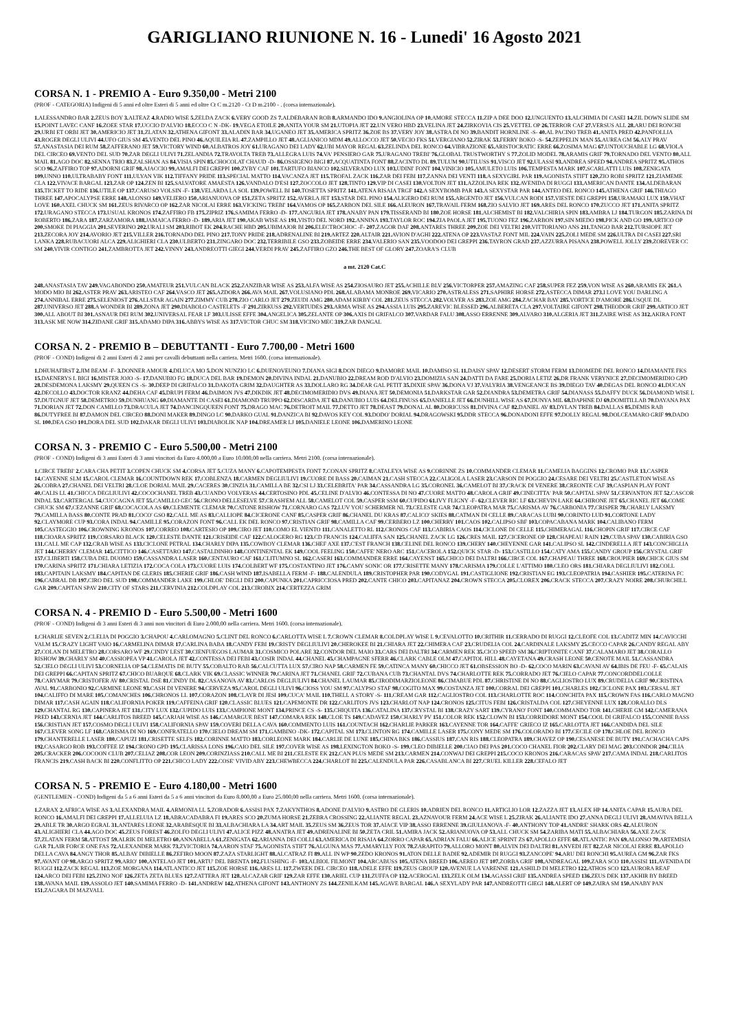GARIGLIANO RIUNIONE N. 16 - Lunedi' 16 Agosto 2021
CORSA N. 1 - PREMIO A - Euro 9.350,00 - Metri 2100
(PROF - CATEGORIA) Indigeni di 5 anni ed oltre Esteri di 5 anni ed oltre Ct C m.2120 - Ct D m.2100 - . (corsa internazionale).
1. ALESSANDRO BAR 2. ZEUS BOY 3. ALTEAZ 4. RADIO WISE 5. ZELDA ZACK 6. VERY GOOD ZS 7. ALDEBARAN ROB 8. ARMANDO IDO 9. ANGIOLINA OP 10. AMORE STECCA 11. ZIP A DEE DOO 12. UNGUENTO 13. ALCHIMIA DI CASEI 14. ZIL DOWN SLIDE SM 15. POINT LAVEC CANF 16. ZOEE STAR 17. UCCIO D'ALVIO 18. ECCO C N -DK- 19. VEGA ETOILE 20. ANITA YOUR SM 21. UTOPIA JET 22. UN VERO HBD 23. VELINA JET 24. ZIRKOVIA CIS 25. VETTEL OP 26. TERROR CAF 27. VERSUS ALL 28. ARU DEI RONCHI 29. URBI ET ORBI JET 30. AMERICIO JET 31. ZLATAN 32. ATHENA GIFONT 33. ALADIN BAR 34. UGANEO JET 35. AMERICA SPRITZ 36. ZOE BS 37. VERY JOY 38. ASTRA DI NO 39. BANDIT HORNLINE -S- 40. AL PACINO TREB 41. ANITA PRED 42. PANFOLLIA 43. ROGER DEGLI ULIVI 44. UFO GIUS SM 45. VENTO DEL PINO 46. AQUILEIA RL 47. ZAMPILLO JET 48. AGLIANICO MDM 49. ALLOCCO JET 50. VECIO FKS 51. VERGIANO 52. ZIRAK 53. FERRY BOKO -S- 54. ZEPPELIN MAN 55. AUREA GM 56. ALY PRAV 57. ANASTASIA DEI RUM 58. ZAFFERANO JET 59. VICTORY WIND 60. ALBATROS JOY 61. URAGANO DEI LADY 62. UBI MAYOR REGAL 63. ZELINDA DEL RONCO 64. VIBRAZIONE 65. ARISTOCRATIC ERRE 66. ZOSIMA MAG 67. UNTOUCHABLE LG 68. VIOLA DEL CIRCEO 69. VENTO DEL SUD 70. ZAR DEGLI ULIVI 71. ZELANDIA 72. TRAVOLTA TREB 73. ALLEGRA LUIS 74. VA' PENSIERO GAR 75. URAGANO TREBI' 76. GLOBAL TRUSTWORTHY S 77. ZOLID MODEL 78. ARAMIS GRIF 79. TORNADO DEL VENTO 80. ALL MAIL 81. AGO DOC 82. SENNA TRIO 83. ZALSHAN AS 84. VISIA SPIN 85. CHOCOLAT CHAUD -D- 86. OSSIGENO BIGI 87. ACQUATINTA FONT 88. ZACINTO DL 89. TULUM 90. UTILUSS 91. VISCO JET 92. ULASSI 93. ANDREA SPEED 94. ANDREA SPRITZ 95. ATHOS SCO 96. ZAFFIRO TOP 97. ADORNI GRIF 98. AJACCIO 99. AMALFI DEI GREPPI 100. ZYBY CAF 101. TARTUFO BIANCO 102. SILVERADO LUX 103. UDINI' FONT 104. VINICIO 105. AMULETO LUIS 106. TEMPESTA MARK 107. SCARLATTI LUIS 108. ZENIGATA 109. UNNO 110. ULTRABABY FONT 111. ULYAN VIK 112. TIFFANY PRIDE 113. SPECIAL MATTO 114. VACANZA JET 115. TROFAL ZACK 116. ZAR DEI FEBI 117. ZANNA DEI VENTI 118. A SEXYGIRL PAR 119. AGONISTA STIFT 120. ZIO ROBI SPRITZ 121. ZIAMEME CLA 122. VIVACE BARGAL 123. ZAR OP 124. ZEN BI 125. SALVATORE AMAESTA 126. VANDALO D'ESI 127. ZOCCOLO JET 128. TINTO 129. VIP DI CASEI 130. VOLTON JET 131. AZZOLINA REK 132. AVENIDA DI RUGGI 133. AMERICAN DANTE 134. ALDEBARAN 135. TICKET TO RIDE 136. UTILE OP 137. CARUSO VOLSIN -F- 138. VELARDA LA SOL 139. POWELL BI 140. TOSETTA SPRITZ 141. ATENA RISAIA TRGF 142. A SEXYBOMB PAR 143. A SEXYSTAR PAR 144. ANTEO DEL RONCO 145. ATHENA GRIF 146. THIAGO THREE 147. APOCALYPSE ERRE 148. ALONSO 149. VELIERO 150. ARIANUOVA OP 151. ZETA SPRITZ 152. AVERLA JET 153. STAR DEL PINO 154. ALIGERO DEI RUM 155. ARGENTO JET 156. VULCAN RODI 157. VIESTE DEI GREPPI 158. URAMAKI LUX 159. VHAT LOVE 160. AXEL CHUCK SM 161. ZEUS RIVARCO OP 162. ZAR NICOLAI ERRE 163. VICKING TREBI' 164. VAMOS OP 165. ZARBON DEL SILE 166. ALEURON 167. TRAVAIL FERM 168. ZIO SALVIO JET 169. ARES DEL RONCO 170. ZUCCO JET 171. ANITA SPRITZ 172. URAGANO STECCA 173. USUAL KRONOS 174. ZAFFIRO FB 175. ZIPRIZ 176. SAMIMA FERRO -D- 177. ANGURIA JET 178. ANABY PAN 179. TISSERAND BI 180. ZOE HORSE 181. ALCHEMIST BI 182. VALCHIRIA SPIN 183. AMBRA LJ 184. TURGON 185. ZARINA DI ROBERTO 186. ZARA 187. ZARZAMORA 188. JAMAICA FERRO -D- 189. ARIA JET 190. AKAB WISE AS 191. VISTO DEL NORD 192. ANNINA 193. TAYLOR ROC 194. ZIA PAOLA JET 195. TUONO FEZ 196. ZARBON 197. SIN MIEDO 198. PICK AND GO 199. ARTICO OP 200. SMOKE DI PIAGGIA 201. SEVERINO 202. URALI SM 203. RIBOT EK 204. RACHE HBD 205. UBIMAJOR BI 206. ELECTROCHOC -F- 207. ZAGOR DAF 208. ANTARES THREE 209. ZOE DEI VELTRI 210. VITTORIANO ANS 211. TANGO BAR 212. TURSIOPE JET 213. ZECORA JOY 214. AVORIO JET 215. VILLER 216. TORNADO DEL PINO 217. TONY PRIDE 218. ADRENALINE BI 219. ARTEZ 220. ALTAIR 221. AVION D'AGHI 222. ATENA OP 223. VASTAZ FONT MIL 224. VAIN 225. ZOLI MEDE SM 226. ULTRA DI CASEI 227. SRI LANKA 228. RUBACUORI ALCA 229. ALIGHIERI CLA 230. ULBERTO 231. ZINGARO DOC 232. TERRIBILE GSO 233. ZOBEIDE ERRE 234. VALERIO SAN 235. VOODOO DEI GREPPI 236. TAYRON GRAD 237. AZZURRA PISANA 238. POWELL JOLLY 239. ZOREVER CC SM 240. VIVIR CONTIGO 241. ZAMBROTTA JET 242. VINNY 243. ANDREOTTI GIEGI 244. VERDI PRAV 245. ZAFFIRO GZO 246. THE BEST OF GLORY 247. ZOARA'S CLUB
a mt. 2120 Cat.C
248. ANASTASIA TAV 249. VAGABONDO 250. AMATEUR 251. VULCAN BLACK 252. ZANZIBAR WISE AS 253. ALFA WISE AS 254. ZIOSAURO JET 255. ACHILLE BLV 256. VICTORPER 257. AMAZING CAF 258. SUPER FEZ 259. VON WISE AS 260. ARAMIS EK 261. A MODO MIO BI 262. ASTER PRAV 263. ARISTEO CAF 264. VASCO JET 265. AZDORA 266. AVA MAIL 267. VOLUSIANO PDL 268. ALABAMA MONROE 269. VICARIO 270. ASTRALESS 271. SAPHIRE HORSE 272. ASTECCA DIMAR 273. I LOVE YOU DARLING A 274. ANNIBAL ERRE 275. SELENIOST 276. ALLSTAR AGAIN 277. ZIMMY CUB 278. ZIO CARLO JET 279. ZEUDI AMG 280. ADAM KIRBY COL 281. ZEUS STECCA 282. VOLVER AS 283. ZOE AMG 284. ZACHAR BAY 285. VORTICE D'AMORE 286. USQUE DL 287. UNIVERSO JET 288. A WONDER BI 289. ZONA JET 290. DIABOLO CASTELETS -F 291. ZIRKUSS 292. VERTUDES 293. ARMA WISE AS 294. ASSIA LUIS 295. ZAREVIC BLESSED 296. ALBERETA CLA 297. VOLTAIRE GIFONT 298. THEODOR GRIF 299. ARTICO JET 300. ALL ABOUT BI 301. ASNAUR DEI RUM 302. UNIVERSAL FEAR LF 303. ULISSE EFFE 304. ANGELICA 305. ZELANTE OP 306. AXIS DI GRIFALCO 307. VARDAR FALU 308. ASSO ERRENNE 309. ALVARO 310. ALGERIA JET 311. ZAIRE WISE AS 312. AKIRA FONT 313. ASK ME NOW 314. ZIDANE GRIF 315. ADAMO DIPA 316. ABBYS WISE AS 317. VICTOR CHUC SM 318. VICINO MEC 319. ZAR DANGAL
CORSA N. 2 - PREMIO B – DEBUTTANTI - Euro 7.700,00 - Metri 1600
(PROF - COND) Indigeni di 2 anni Esteri di 2 anni per cavalli debuttanti nella carriera. Metri 1600. (corsa internazionale).
1. DHUHAFIRST 2. JIM BEAM -F- 3. DONNER AMOUR 4. DILUCA MO 5. DON NUNZIO LC 6. DUENOVEUNO 7. DIANA SIGI 8. DON DIEGO 9. DAMORE MAIL 10. DAMISO SL 11. DAISY SPAV 12. DESERT STORM FERM 13. DIOMEDE DEL RONCO 14. DIAMANTE FKS 15. DAENERYS L BIGI 16. MISTER JOJO -S- 17. DANUBIO FG 18. DUCA DEL BAR 19. DEMON 20. DIVINA INDAL 21. DANUBIO 22. DREAM ROD D'ALVIO 23. DOMIZIA SAN 24. DATTI DA FARE 25. DORIA LETIZ 26. DR FRANK VERYNICE 27. DECIMOMERIDIO GPD 28. DESDEMONA LAKSMY 29. QUEEN CS -S- 30. DEEP DI GRIFALCO 31. DAKOTA GRIM 32. DAUGHTER AS 33. DOLLARO RG 34. DEAR GAL PETIT 35. DIXIE SPAV 36. DONA VJ 37. VALYRIA 38. VENGEANCE BS 39. DIEGO TAV 40. DEGAS DEL RONCO 41. DUCAN 42. DECOLLO 43. DOCTOR KRANZ 44. DEHA CAF 45. DRUPI FERM 46. DAIMON JVS 47. DIKDIK JET 48. DECIMOMERIDIO DVS 49. DIANA JET 50. DEMONIA 51. DARKSTAR GAR 52. DIANDRA 53. DEMETRA GRIF 54. DIANASS 55. DAFFY DUCK 56. DIAMOND WISE L 57. DUTGNUF JET 58. DEMETRIO 59. DUNHUANG 60. DIAMANTE DI CASEI 61. DIAMOND TRUPPO 62. DISCARDA JET 63. DANUBIO LUIS 64. DELFINUSS 65. DANIELLE JET 66. DUNHILL WISE AS 67. DUNYA MIL 68. DAPHNE DJ 69. DOMITILLAB 70. DAYANA PAX 71. DORIAN JET 72. DON CAMILLO 73. DRACULA JET 74. DANCINGQUEEN FONT 75. DRAGO MAC 76. DETROIT MAIL 77. DETTO JET 78. DEAST 79. DONAL AL 80. DORICUSS 81. DIVINA CAF 82. DANIEL AV 83. DYLAN TREB 84. DALLAS 85. DEMIS RAB 86. DUTYFREE BI 87. DAMON DEL CIRCEO 88. DONI MAKER 89. DINGO LC 90. DARKO GUAL 91. DANZICA BI 92. DAVOS KEY COL 93. DODO' DORIAL 94. DRAGOWSKI 95. DDR STECCA 96. DONADONI EFFE 97. DOLLY REGAL 98. DOLCEAMARO GRIF 99. DADO SL 100. DEA GSO 101. DORA DEL SUD 102. DAKAR DEGLI ULIVI 103. DIABOLIK NAP 104. DREAMER LJ 105. DANIELE LEONE 106. DAMERINO LEONE
CORSA N. 3 - PREMIO C - Euro 5.500,00 - Metri 2100
(PROF - COND) Indigeni di 3 anni Esteri di 3 anni vincitori da Euro 4.000,00 a Euro 10.000,00 nella carriera. Metri 2100. (corsa internazionale).
1. CIRCE TREBI' 2. CARA CHA PETIT 3. COPEN CHUCK SM 4. CORSA JET 5. CUZA MANY 6. CAPOTEMPESTA FONT 7. CONAN SPRITZ 8. CATALEYA WISE AS 9. CORINNE ZS 10. COMMANDER CLEMAR 11. CAMELIA BAGGINS 12. CROMO PAR 13. CASPER 14. CAYENNE SLM 15. CAROL CLEMAR 16. COUNTDOWN REK 17. COBLENZA 18. CARMEN DEGLIULIVI 19. CUORE DI BASS 20. CAIMAN 21. CASH STECCA 22. CALIGOLA LASER 23. CARSON DI POGGIO 24. CESARE DEI VELTRI 25. CASTLETON WISE AS 26. COBRA 27. CHANEL DEI VELTRI 28. CLOE DORIAL MAIL 29. CACERES 30. CINZIA 31. CAMILLA BE 32. CSI LJ 33. CELEBRITA' PAR 34. CASSANDRA LG 35. CORONEL 36. CAMELOT BI 37. CRACK DI VENERE 38. CREONTE CAF 39. CASPIAN PLAY FONT 40. CALIS LL 41. CHICCA DEGLIULIVI 42. COCOCHANEL TREB 43. CUANDO VOLVERAS 44. CERTOSINO PDL 45. CELINE D'ALVIO 46. CONTESSA DI NO 47. CUORE MATTO 48. CAROLA GRIF 49. CINECITTA' PAR 50. CAPITAL SPAV 51. CERVANTON JET 52. CASCOR INDAL 53. CARTERGAL 54. CUCCAGNA JET 55. CAMILLO GEC 56. CRONO DELLESELVE 57. CRASH'EM ALL 58. CAMELOT COL 59. CASPER SSM 60. CUPIDO 61. IVY FLIGNY -F- 62. CLEVER RIC LF 63. CHEVIN LAKE 64. CHIRONE JET 65. CHANEL JET 66. COME CHUCK SM 67. CEZANNE GRIF 68. COCACOLA AS 69. CLEMENTE CLEMAR 70. CATONE RISHOW 71. CORNARO GAS 72. LUV YOU SCHERMER NL 73. CELESTE GAR 74. CLEOPATRA MAR 75. CARISMA AV 76. CARBONIA 77. CRISPER 78. CHARLY LAKSMY 79. CAMILLA BASS 80. CONTE PRAD 81. COCO' GSO 82. CALL ME AS 83. CALLIOPE 84. CICERONE CANF 85. CASPER GRIF 86. CHANEL DU KRAS 87. CALICO' SKIES 88. CATMAN DI CELLE 89. CARACAS LUBI 90. CORINTO LUD 91. CORTONE LADY 92. CLAYMORE CUP 93. CORA INDAL 94. CAMILLE 95. CORAZON FONT 96. CALL EK DEL RONCO 97. CRISTIAN GRIF 98. CAMILLA CAF 99. CERBERO LZ 100. CHERRY 101. CAOS 102. CALIPSO SBF 103. COPACABANA MARK 104. CALIBANO FERM 105. CASTEGGIO 106. CROWNING KRONOS 107. CORREO 108. CARTESIO OP 109. CIRO JET 110. COMO EL VIENTO 111. CANALETTO RL 112. CRONOS CAF 113. CABIRIA CAOS 114. CICLONE DI CELLE 115. CHIMERAGAL 116. CHOPIN GRIF 117. CIRCE CAF 118. CIOARA SPRITZ 119. CORSARO BLACK 120. CELESTE DANTE 121. CRISEIDE CAF 122. CALOGERO RG 123. CD FRANCIS 124. CALIFFA SAN 125. CHANEL ZACK LG 126. CRES MAIL 127. CICERONE OP 128. CHAPEAU RAIN 129. CUBA SPAV 130. CABIRIA GSO 131. CALL ME CAP 132. CRAB WISE AS 133. CICLONE PETRAL 134. CHARLY DIPA 135. COWBOY CLEMAR 136. CHEF AXE 137. C'EST FRANCH 138. CELINE DEL RONCO 139. CHERY 140. CHEYENNE GAR 141. CALIPSO SL 142. CINDERELLA JET 143. CONCHIGLIA JET 144. CHERRY CLEMAR 145. CITTICO 146. CASETTARO 147. CASTALDINHO 148. CONTINENTAL EK 149. COOL FEELING 150. CAFFE' NERO ARC 151. CACEROLA 152. QUICK STAR -D- 153. CASTILLO 154. CATY AMA 155. CANDY GROUP 156. CRYSTAL GRIF 157. CLIBERTI 158. CUBA DEL DUOMO 159. CASSANDRA LASER 160. CENTAURO CAF 161. CLITUMNO SL 162. CASERI 163. COMMANDER ERRE 164. CAYENST 165. CHICO DEI DALTRI 166. CIRCE COL 167. CHAPEAU THREE 168. CROUPIER 169. CHICK GIUS SM 170. CARINA SPRITZ 171. CHIARA LETIZIA 172. COCA COLA 173. CUORE LUIS 174. COLBERT WF 175. COSTANTINO JET 176. CAMY SONIC OR 177. CRISETTE MANY 178. CARISMA 179. COLLE L'ATTIMO 180. CLEO ORS 181. CHIARA DEGLIULIVI 182. COLL 183. CAPITAIN LAKSMY 184. CAPITAN DE GLERIS 185. CHERIE GRIF 186. CASH WIND 187. ISABELLA FERM -F- 188. CALENDULA 189. CRISTOPHER PAR 190. CODYGAL 191. CASTIGLIONE 192. CRISTIAN EG 193. CLEOPATRIA 194. CASHIER 195. CATERINA FC 196. CABRAL DB 197. CIRO DEL SUD 198. COMMANDER LAKE 199. CHLOE' DEGLI DEI 200. CAPUNKA 201. CAPRICCIOSA PRED 202. CANTE CHICO 203. CAPITANAZ 204. CROWN STECCA 205. CLOREX 206. CRACK STECCA 207. CRAZY NOIRE 208. CHURCHILL GAR 209. CAPITAN SPAV 210. CITY OF STARS 211. CERVINIA 212. COLDPLAY COL 213. CIROBIX 214. CERTEZZA GRIM
CORSA N. 4 - PREMIO D - Euro 5.500,00 - Metri 1600
(PROF - COND) Indigeni di 3 anni Esteri di 3 anni non vincitori di Euro 2.000,00 nella carriera. Metri 1600. (corsa internazionale).
1. CHARLIE SEVEN 2. CLELIA DI POGGIO 3. CHAPOU 4. CARLOMAGNO 5. CLINT DEL RONCO 6. CARLOTTA WISE L 7. CROWN CLEMAR 8. COLDPLAY WISE L 9. CEVALOTTO 10. CRITHIR 11. CERRADO DI RUGGI 12. CLEOFE COL 13. CADITZ MIN 14. CAVICCHI VALM 15. CRAZY LIGHT VAIO 16. CARMELINA DIMAR 17. CARLINA BABA 18. CANDY FEBI 19. CRISTY DEGLIULIVI 20. CHEROKEE BI 21. CHIARA JET 22. CHIMERA CAF 23. CRUDELIA COL 24. CARDINALE LAKSMY 25. CECCO CAPAR 26. CANDY REGAL ABY 27. COLAN DI MELETRO 28. CORSARO WF 29. CINDY LEST 30. CIENFUEGOS LAUMAR 31. COSMICO POLARE 32. CONDOR DEL MAIO 33. CARS DEI DALTRI 34. CARMEN REK 35. CICO SPEED SM 36. CRIPTONITE CANF 37. CALAMARO JET 38. CORALLO RISHOW 39. CHARLY SM 40. CASSIOPEA VP 41. CAROLA JET 42. CONTESSA DEI FEBI 43. COSIR INDAL 44. CHANEL 45. CHAMPAGNE SFERR 46. CLARK CABLE OLM 47. CAPITOL HILL 48. CAYETANA 49. CRASH LEONE 50. CENOTE MAIL 51. CASSANDRA 52. CIELO DEGLI ULIVI 53. CORNELIA OP 54. CLEMATIS DE BUTY 55. COBALTO RAB 56. CALCUTTA LUX 57. CIRO NAP 58. CARMEN FE 59. CATINCA MANY 60. CHICCO JET 61. OBSESSION BO -D- 62. COCO MARIN 63. CAVANI AV 64. IBIS DE FEU -F- 65. CALAIS DEI GREPPI 66. CAPITAN SPRITZ 67. CHICO BUARQUE 68. CLARK VIK 69. CLASSIC WINNER 70. CARINA JET 71. CHANEL GRIF 72. CUBANA CUB 73. CHANTAL DVS 74. CHARLOTTE REK 75. CORRADO JET 76. CIELO CAPAR 77. CONCORDDELCOLLE 78. CARYMAR 79. CRISTOFER AV 80. CRISTAL DSE 81. CINDY DL 82. CASANOVA AV 83. CARLOS DEGLIULIVI 84. CHANEL LAUMAR 85. CIRODIMARZIOLEONE 86. CIMABUE PDL 87. CHRISTINE DI NO 88. CAGLIOSTRO LUX 89. CRUDELIA GRIF 90. CRISTINA AVAL 91. CARBONIO 92. CARMINE LEONE 93. CASH DI VENERE 94. CERVEZA 95. CAROL DEGLI ULIVI 96. CIOSS YOU SM 97. CALYPSO STAF 98. COGITO MAX 99. COSTANZA JET 100. CORRAL DEI GREPPI 101. CHARLES 102. CICLONE PAX 103. CERSAL JET 104. CALIFFO DI MARE 105. COMANCHES 106. CHRONOS LL 107. CORAZON 108. CLAYR DI JESI 109. CUCA' MAIL 110. THELL A STORY -S- 111. CREAM GAR 112. CAGLIOSTRO COL 113. CHARLOTTE ROC 114. CONCHITA PAX 115. CROWN FAS 116. CARLO MAGNO DIMAR 117. CASH AGAIN 118. CALIFORNIA POKER 119. CAFFEINA GRIF 120. CLASSIC BLUES 121. CAPEMONTE DR 122. CARLITO'S JVS 123. CHARLOT NAP 124. CRONOS 125. CITUS FEBI 126. CRISTALDA COL 127. CHEYENNE LUX 128. CORALLO DLS 129. CHANTAL RG 130. CAPINERA JET 131. CITY LUX 132. CUPIDO LUIS 133. CAMPIONE MONT 134. PRINCE CS -S- 135. CHIQUITA 136. CATALINA 137. CRYSTAL BI 138. CRAZY SART 139. CYRANO' FONT 140. COMMANDO TOR 141. CHERIE GM 142. CAMERANA PRED 143. CERNIA JET 144. CARLITOS BREED 145. CARJAH WISE AS 146. CAMARGUE BEST 147. COMARA REK 148. CLOE TS 149. CADAVEZ 150. CHARLY PV 151. COLOR REK 152. CLOWN BI 153. CORRIDORE MONT 154. COOL DI GRIFALCO 155. CONNIE BASS 156. CRISTIAN JET 157. COSMO DEGLI ULIVI 158. CALIFORNIA SPAV 159. COVERI DELLA CAVA 160. COMMENTO LUIS 161. COUNTACH 162. CHARLIE PARKER 163. CAYENNE TOR 164. CAFFE' GRIECO IZ 165. CARLOTTA JET 166. CANDIDA DEL SILE 167. CLEVER SONG LF 168. CARISMA DI NO 169. CONFRATELLO 170. CIELO DREAM SM 171. GAMBINO -DK- 172. CAPITAL SM 173. CLINTON RG 174. CAMILLE LASER 175. CONY MEDE SM 176. COLORADO BI 177. CECILE OP 178. CHLOE DEL RONCO 179. CHANTERELLE LASER 180. CAPUZI 181. CRISETTE SELFS 182. CORINNE MATTO 183. CORLEONE MARK 184. CARLIE DE LUNE 185. CHINA BKS 186. CASSIUS 187. CAN RIS 188. CLEOPATRA 189. CHAVEZ OP 190. CESANESE DE BUTY 191. CACHACHA CAPS 192. CASARGO ROB 193. COFFEE IZ 194. CRONO GPD 195. CLARISSA LONS 196. CAIO DEL SILE 197. COVER WISE AS 198. LEXINGTON BOKO -S- 199. CLEO DIBIELLE 200. CIAO DEI PAS 201. COCO CHANEL FIOR 202. CLARY DEI MAG 203. CONDOR 204. CILIA 205. CRACKER 206. COCOON CLUB 207. CELIAZ 208. COR LEON 209. CORINZIASS 210. CALL ME BI 211. CELESTE EK 212. CAN PLUS MEDE SM 213. CARMEN 214. CONWAJ DEI GREPPI 215. COCO KRONOS 216. CARACAS SPAV 217. CAMA INDAL 218. CARLITOS FRANCIS 219. CASH BACK BI 220. CONFLITTO OP 221. CHICO LADY 222. COSE' VIVID ABY 223. CHEWBECCA 224. CHARLOT BI 225. CALENDULA PAR 226. CASABLANCA BI 227. CRUEL KILLER 228. CEFALO JET
CORSA N. 5 - PREMIO E - Euro 4.180,00 - Metri 1600
(GENTLEMEN - COND) Indigeni da 5 a 6 anni Esteri da 5 a 6 anni vincitori da Euro 8.000,00 a Euro 25.000,00 nella carriera. Metri 1600. (corsa internazionale).
1. ZARAX 2. AFRICA WISE AS 3. ALEXANDRA MAIL 4. ARMONIA LL 5. ZORADOR 6. ASSISI PAX 7. ZAKYNTHOS 8. ADONE D'ALVIO 9. ASTRO DE GLERIS 10. ADRIEN DEL RONCO 11. ARTIGLIO LOR 12. ZAZZA JET 13. ALEX HP 14. ANITA CAPAR 15. AURA DEL RONCO 16. AMALFI DEI GREPPI 17. ALLELUIA LZ 18. ABRACADABRA FI 19. ARES SCO 20. ZUMA HORSE 21. ZEBRA CROSSING 22. ALIANTE REGAL 23. AZNAVOUR FERM 24. ACE WISE L 25. ZIRAK 26. ALIANTE IDO 27. ANNA DEGLI ULIVI 28. AMAVIVA BELLA 29. ABLE TR 30. ARGO EGRAL 31. ANTARES LEONE 32. ARABESQUE BI 33. ALBACHIARA LA 34. ART MAIL 35. ZEUS SM 36. ZEUS TOR 37. AIACE VIP 38. ASSO ERRENNE 39. GIULIANOVA -F- 40. ANTHONY TOP 41. ANDRE' SHARK ORS 42. ALEURON 43. ALIGHIERI CLA 44. AGO DOC 45. ZEUS FOREST 46. ZOLFO DEGLI ULIVI 47. ALICE PIZZ 48. ANATRA JET 49. ADRENALINE BI 50. ZETA CRIL 51. AMIRA JACK 52. ARIANUOVA OP 53. ALL CHUCK SM 54. ZARIBA MATI 55. ALBACHIARA 56. AXE ZACK 57. ZLATAN FERM 58. ATTOST 59. ALRIK DI MELETRO 60. ANNABELLA 61. ZENIGATA 62. ARIANNA DEI COLLI 63. AMERICA DI RISAIA 64. ZORRO CAPAR 65. ADRIAN FALU 66. ALICE SPRINT ZS 67. APOLLO EFFE 68. ATLANTIC PAN 69. ALONSO 70. ARTEMISIA GAR 71. AIR FORCE ONE FAS 72. ALEXANDER MARK 73. ZVICTORIA 74. AARON STAF 75. AGONISTA STIFT 76. ALGUNA MAS 77. AMARYLLY FOX 78. ZARAPITO 79. ALLORO MONT 80. ALVIN DEI DALTRI 81. ANVEDI JET 82. ZAR NICOLAI ERRE 83. APOLLO DELLA CAVA 84. ANGY THOR 85. ALBAY DIBIELLE 86. ZEFIRO MOON 87. ZAZA STARLIGHT 88. ALCATRAZ FI 89. ALL IN WP 90. ZEDO KRONOS 91. ATON DELLE BADIE 92. ADEMIR DI RUGGI 93. ZANCOPE' 94. ARU DEI RONCHI 95. AUREA GM 96. ZAR FKS 97. AVANT OP 98. ARGO SPRITZ 99. ARIO' 100. ANTELAO JET 101. ARTU' DEL BRENTA 102. FLUSHING -F- 103. ALBIOL FILMONT 104. ARCABUSS 105. ATENA BREED 106. AEREO JET 107. ZORBA GRIF 108. ANDREAGAL 109. ZARA SCO 110. ASSISI 111. AVENIDA DI RUGGI 112. ZACK REGAL 113. ZOE MORGANA 114. ATLANTICO JET 115. ZOE HORSE 116. ARES LL 117. ZWEEK DEL CIRCEO 118. ADELE EFFE 119. ZEUS GROUP 120. AVENUE LA VARENNE 121. ASHILD DI MELETRO 122. ATHOS SCO 123. AURORA REAF 124. ARCO DEI FEBI 125. ZINO NOF 126. ZETA ZETA BLUES 127. ZATTERA JET 128. ALCAZAR GRIF 129. ZAR EFFE 130. ARIEL CUP 131. ZUFFA OP 132. ACEROGAL 133. ZELK OLM 134. AGASSI GRIF 135. ANDREA SPEED 136. ZEUS DEK 137. AKHIR BY BREED 138. AVANA MAIL 139. ASSOLO JET 140. SAMIMA FERRO -D- 141. ANDREW 142. ATHENA GIFONT 143. ANTHONY ZS 144. ZENILKAM 145. AGAVE BARGAL 146. A SEXYLADY PAR 147. ANDREOTTI GIEGI 148. ALERT OP 149. ZAIRA SM 150. ANABY PAN 151. ZAGARA DI MAZVALL